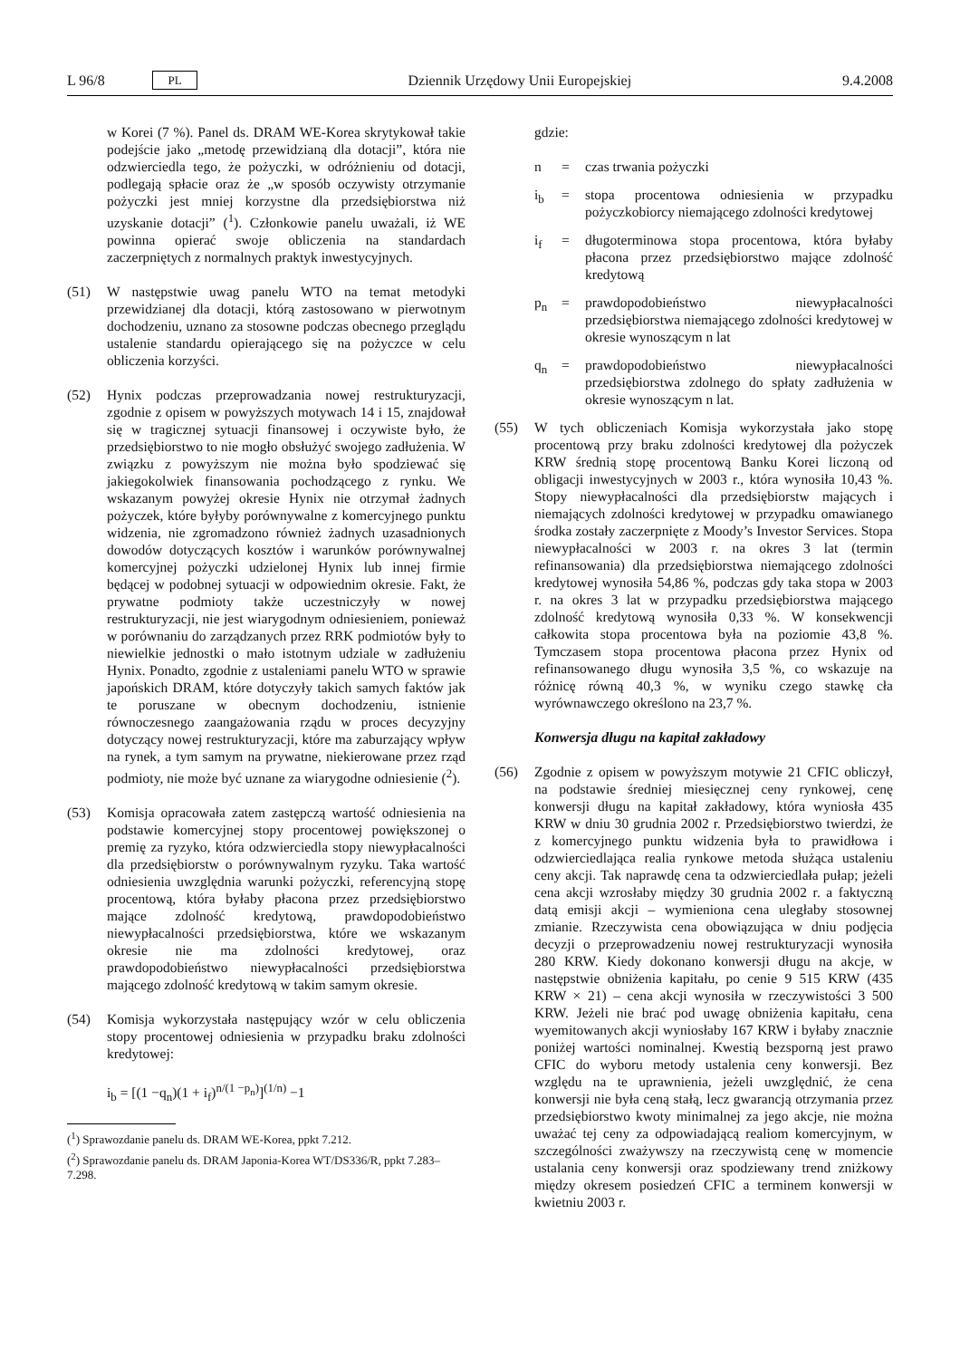L 96/8 PL Dziennik Urzędowy Unii Europejskiej 9.4.2008
w Korei (7 %). Panel ds. DRAM WE-Korea skrytykował takie podejście jako „metodę przewidzianą dla dotacji”, która nie odzwierciedla tego, że pożyczki, w odróżnieniu od dotacji, podlegają spłacie oraz że „w sposób oczywisty otrzymanie pożyczki jest mniej korzystne dla przedsiębiorstwa niż uzyskanie dotacji” (<sup>1</sup>). Członkowie panelu uważali, iż WE powinna opierać swoje obliczenia na standardach zaczerpniętych z normalnych praktyk inwestycyjnych.
(51) W następstwie uwag panelu WTO na temat metodyki przewidzianej dla dotacji, którą zastosowano w pierwotnym dochodzeniu, uznano za stosowne podczas obecnego przeglądu ustalenie standardu opierającego się na pożyczce w celu obliczenia korzyści.
(52) Hynix podczas przeprowadzania nowej restrukturyzacji, zgodnie z opisem w powyższych motywach 14 i 15, znajdował się w tragicznej sytuacji finansowej i oczywiste było, że przedsiębiorstwo to nie mogło obsłużyć swojego zadłużenia. W związku z powyższym nie można było spodziewać się jakiegokolwiek finansowania pochodzącego z rynku. We wskazanym powyżej okresie Hynix nie otrzymał żadnych pożyczek, które byłyby porównywalne z komercyjnego punktu widzenia, nie zgromadzono również żadnych uzasadnionych dowodów dotyczących kosztów i warunków porównywalnej komercyjnej pożyczki udzielonej Hynix lub innej firmie będącej w podobnej sytuacji w odpowiednim okresie. Fakt, że prywatne podmioty także uczestniczyły w nowej restrukturyzacji, nie jest wiarygodnym odniesieniem, ponieważ w porównaniu do zarządzanych przez RRK podmiotów były to niewielkie jednostki o mało istotnym udziale w zadłużeniu Hynix. Ponadto, zgodnie z ustaleniami panelu WTO w sprawie japońskich DRAM, które dotyczyły takich samych faktów jak te poruszane w obecnym dochodzeniu, istnienie równoczesnego zaangażowania rządu w proces decyzyjny dotyczący nowej restrukturyzacji, które ma zaburzający wpływ na rynek, a tym samym na prywatne, niekierowane przez rząd podmioty, nie może być uznane za wiarygodne odniesienie (<sup>2</sup>).
(53) Komisja opracowała zatem zastępczą wartość odniesienia na podstawie komercyjnej stopy procentowej powiększonej o premię za ryzyko, która odzwierciedla stopy niewypłacalności dla przedsiębiorstw o porównywalnym ryzyku. Taka wartość odniesienia uwzględnia warunki pożyczki, referencyjną stopę procentową, która byłaby płacona przez przedsiębiorstwo mające zdolność kredytową, prawdopodobieństwo niewypłacalności przedsiębiorstwa, które we wskazanym okresie nie ma zdolności kredytowej, oraz prawdopodobieństwo niewypłacalności przedsiębiorstwa mającego zdolność kredytową w takim samym okresie.
(54) Komisja wykorzystała następujący wzór w celu obliczenia stopy procentowej odniesienia w przypadku braku zdolności kredytowej:
i<sub>b</sub> = [(1 −q<sub>n</sub>)(1 + i<sub>f</sub>)<sup>n/(1 −p<sub>n</sub>)</sup>]<sup>(1/n)</sup> −1
(<sup>1</sup>) Sprawozdanie panelu ds. DRAM WE-Korea, ppkt 7.212.
(<sup>2</sup>) Sprawozdanie panelu ds. DRAM Japonia-Korea WT/DS336/R, ppkt 7.283–7.298.
gdzie:
n = czas trwania pożyczki
i<sub>b</sub> = stopa procentowa odniesienia w przypadku pożyczkobiorcy niemającego zdolności kredytowej
i<sub>f</sub> = długoterminowa stopa procentowa, która byłaby płacona przez przedsiębiorstwo mające zdolność kredytową
p<sub>n</sub> = prawdopodobieństwo niewypłacalności przedsiębiorstwa niemającego zdolności kredytowej w okresie wynoszącym n lat
q<sub>n</sub> = prawdopodobieństwo niewypłacalności przedsiębiorstwa zdolnego do spłaty zadłużenia w okresie wynoszącym n lat.
(55) W tych obliczeniach Komisja wykorzystała jako stopę procentową przy braku zdolności kredytowej dla pożyczek KRW średnią stopę procentową Banku Korei liczoną od obligacji inwestycyjnych w 2003 r., która wynosiła 10,43 %. Stopy niewypłacalności dla przedsiębiorstw mających i niemających zdolności kredytowej w przypadku omawianego środka zostały zaczerpnięte z Moody’s Investor Services. Stopa niewypłacalności w 2003 r. na okres 3 lat (termin refinansowania) dla przedsiębiorstwa niemającego zdolności kredytowej wynosiła 54,86 %, podczas gdy taka stopa w 2003 r. na okres 3 lat w przypadku przedsiębiorstwa mającego zdolność kredytową wynosiła 0,33 %. W konsekwencji całkowita stopa procentowa była na poziomie 43,8 %. Tymczasem stopa procentowa płacona przez Hynix od refinansowanego długu wynosiła 3,5 %, co wskazuje na różnicę równą 40,3 %, w wyniku czego stawkę cła wyrównawczego określono na 23,7 %.
Konwersja długu na kapitał zakładowy
(56) Zgodnie z opisem w powyższym motywie 21 CFIC obliczył, na podstawie średniej miesięcznej ceny rynkowej, cenę konwersji długu na kapitał zakładowy, która wyniosła 435 KRW w dniu 30 grudnia 2002 r. Przedsiębiorstwo twierdzi, że z komercyjnego punktu widzenia była to prawidłowa i odzwierciedlająca realia rynkowe metoda służąca ustaleniu ceny akcji. Tak naprawdę cena ta odzwierciedlała pułap; jeżeli cena akcji wzrosłaby między 30 grudnia 2002 r. a faktyczną datą emisji akcji – wymieniona cena uległaby stosownej zmianie. Rzeczywista cena obowiązująca w dniu podjęcia decyzji o przeprowadzeniu nowej restrukturyzacji wynosiła 280 KRW. Kiedy dokonano konwersji długu na akcje, w następstwie obniżenia kapitału, po cenie 9 515 KRW (435 KRW × 21) – cena akcji wynosiła w rzeczywistości 3 500 KRW. Jeżeli nie brać pod uwagę obniżenia kapitału, cena wyemitowanych akcji wyniosłaby 167 KRW i byłaby znacznie poniżej wartości nominalnej. Kwestią bezsporną jest prawo CFIC do wyboru metody ustalenia ceny konwersji. Bez względu na te uprawnienia, jeżeli uwzględnić, że cena konwersji nie była ceną stałą, lecz gwarancją otrzymania przez przedsiębiorstwo kwoty minimalnej za jego akcje, nie można uważać tej ceny za odpowiadającą realiom komercyjnym, w szczególności zważywszy na rzeczywistą cenę w momencie ustalania ceny konwersji oraz spodziewany trend zniżkowy między okresem posiedzeń CFIC a terminem konwersji w kwietniu 2003 r.